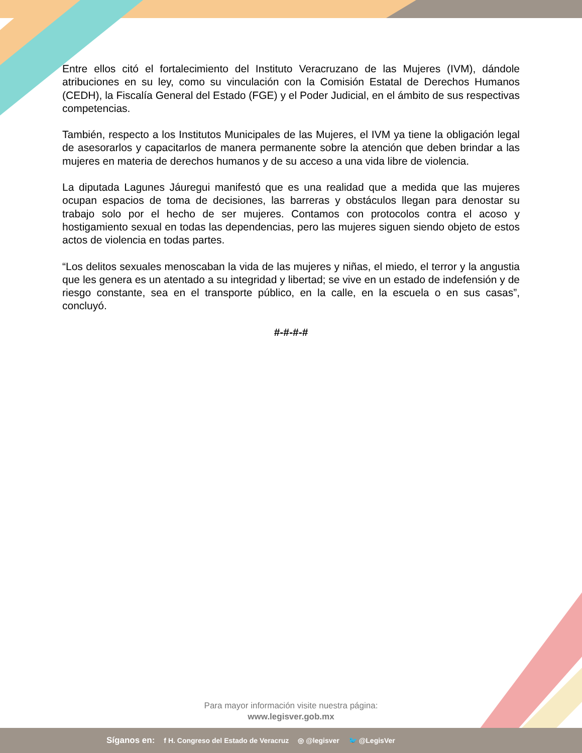Entre ellos citó el fortalecimiento del Instituto Veracruzano de las Mujeres (IVM), dándole atribuciones en su ley, como su vinculación con la Comisión Estatal de Derechos Humanos (CEDH), la Fiscalía General del Estado (FGE) y el Poder Judicial, en el ámbito de sus respectivas competencias.
También, respecto a los Institutos Municipales de las Mujeres, el IVM ya tiene la obligación legal de asesorarlos y capacitarlos de manera permanente sobre la atención que deben brindar a las mujeres en materia de derechos humanos y de su acceso a una vida libre de violencia.
La diputada Lagunes Jáuregui manifestó que es una realidad que a medida que las mujeres ocupan espacios de toma de decisiones, las barreras y obstáculos llegan para denostar su trabajo solo por el hecho de ser mujeres. Contamos con protocolos contra el acoso y hostigamiento sexual en todas las dependencias, pero las mujeres siguen siendo objeto de estos actos de violencia en todas partes.
“Los delitos sexuales menoscaban la vida de las mujeres y niñas, el miedo, el terror y la angustia que les genera es un atentado a su integridad y libertad; se vive en un estado de indefensión y de riesgo constante, sea en el transporte público, en la calle, en la escuela o en sus casas”, concluyó.
#-#-#-#
Para mayor información visite nuestra página:
www.legisver.gob.mx
Síganos en: f H. Congreso del Estado de Veracruz ◎ @legisver 🐦 @LegisVer